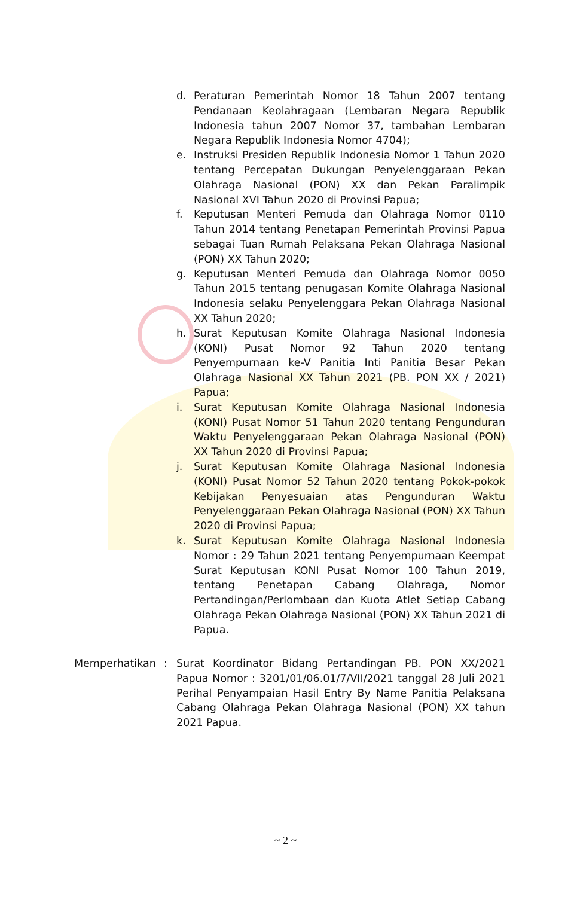d. Peraturan Pemerintah Nomor 18 Tahun 2007 tentang Pendanaan Keolahragaan (Lembaran Negara Republik Indonesia tahun 2007 Nomor 37, tambahan Lembaran Negara Republik Indonesia Nomor 4704);
e. Instruksi Presiden Republik Indonesia Nomor 1 Tahun 2020 tentang Percepatan Dukungan Penyelenggaraan Pekan Olahraga Nasional (PON) XX dan Pekan Paralimpik Nasional XVI Tahun 2020 di Provinsi Papua;
f. Keputusan Menteri Pemuda dan Olahraga Nomor 0110 Tahun 2014 tentang Penetapan Pemerintah Provinsi Papua sebagai Tuan Rumah Pelaksana Pekan Olahraga Nasional (PON) XX Tahun 2020;
g. Keputusan Menteri Pemuda dan Olahraga Nomor 0050 Tahun 2015 tentang penugasan Komite Olahraga Nasional Indonesia selaku Penyelenggara Pekan Olahraga Nasional XX Tahun 2020;
h. Surat Keputusan Komite Olahraga Nasional Indonesia (KONI) Pusat Nomor 92 Tahun 2020 tentang Penyempurnaan ke-V Panitia Inti Panitia Besar Pekan Olahraga Nasional XX Tahun 2021 (PB. PON XX / 2021) Papua;
i. Surat Keputusan Komite Olahraga Nasional Indonesia (KONI) Pusat Nomor 51 Tahun 2020 tentang Pengunduran Waktu Penyelenggaraan Pekan Olahraga Nasional (PON) XX Tahun 2020 di Provinsi Papua;
j. Surat Keputusan Komite Olahraga Nasional Indonesia (KONI) Pusat Nomor 52 Tahun 2020 tentang Pokok-pokok Kebijakan Penyesuaian atas Pengunduran Waktu Penyelenggaraan Pekan Olahraga Nasional (PON) XX Tahun 2020 di Provinsi Papua;
k. Surat Keputusan Komite Olahraga Nasional Indonesia Nomor : 29 Tahun 2021 tentang Penyempurnaan Keempat Surat Keputusan KONI Pusat Nomor 100 Tahun 2019, tentang Penetapan Cabang Olahraga, Nomor Pertandingan/Perlombaan dan Kuota Atlet Setiap Cabang Olahraga Pekan Olahraga Nasional (PON) XX Tahun 2021 di Papua.
Memperhatikan : Surat Koordinator Bidang Pertandingan PB. PON XX/2021 Papua Nomor : 3201/01/06.01/7/VII/2021 tanggal 28 Juli 2021 Perihal Penyampaian Hasil Entry By Name Panitia Pelaksana Cabang Olahraga Pekan Olahraga Nasional (PON) XX tahun 2021 Papua.
~ 2 ~